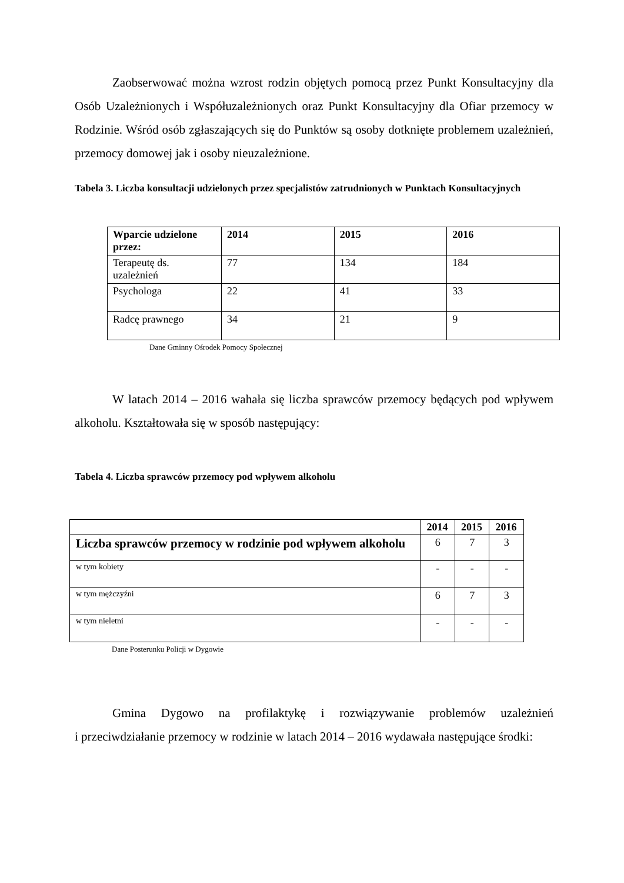Zaobserwować można wzrost rodzin objętych pomocą przez Punkt Konsultacyjny dla Osób Uzależnionych i Współuzależnionych oraz Punkt Konsultacyjny dla Ofiar przemocy w Rodzinie. Wśród osób zgłaszających się do Punktów są osoby dotknięte problemem uzależnień, przemocy domowej jak i osoby nieuzależnione.
Tabela 3. Liczba konsultacji udzielonych przez specjalistów zatrudnionych w Punktach Konsultacyjnych
| Wparcie udzielone przez: | 2014 | 2015 | 2016 |
| --- | --- | --- | --- |
| Terapeutę ds. uzależnień | 77 | 134 | 184 |
| Psychologa | 22 | 41 | 33 |
| Radcę prawnego | 34 | 21 | 9 |
Dane Gminny Ośrodek Pomocy Społecznej
W latach 2014 – 2016 wahała się liczba sprawców przemocy będących pod wpływem alkoholu. Kształtowała się w sposób następujący:
Tabela 4. Liczba sprawców przemocy pod wpływem alkoholu
| | 2014 | 2015 | 2016 |
| --- | --- | --- | --- |
| Liczba sprawców przemocy w rodzinie pod wpływem alkoholu | 6 | 7 | 3 |
| w tym kobiety | - | - | - |
| w tym mężczyźni | 6 | 7 | 3 |
| w tym nieletni | - | - | - |
Dane Posterunku Policji w Dygowie
Gmina Dygowo na profilaktykę i rozwiązywanie problemów uzależnień
i przeciwdziałanie przemocy w rodzinie w latach 2014 – 2016 wydawała następujące środki: